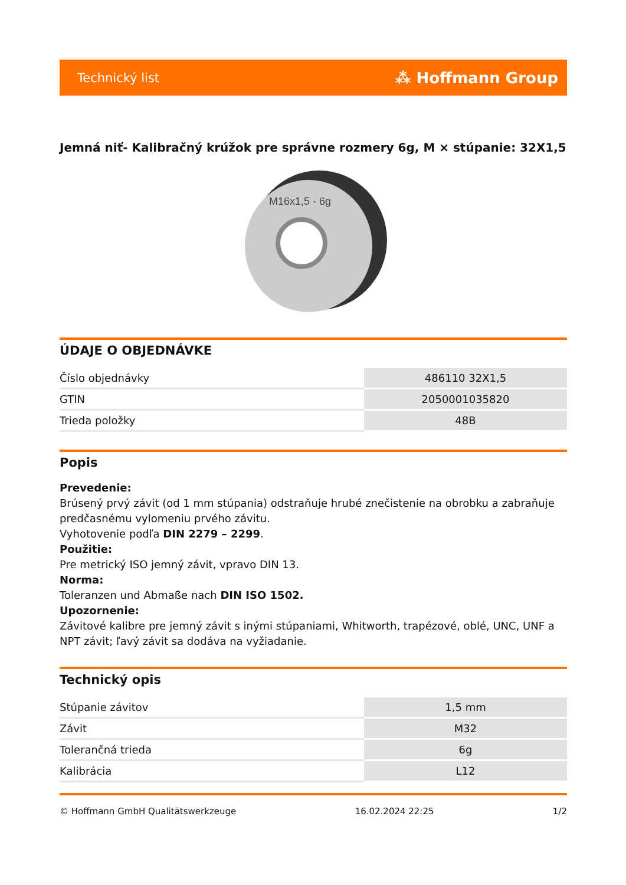Technický list ⁂ Hoffmann Group
Jemná niť- Kalibračný krúžok pre správne rozmery 6g, M × stúpanie: 32X1,5
M16x1,5 - 6g
ÚDAJE O OBJEDNÁVKE
| Číslo objednávky | 486110 32X1,5 |
| GTIN | 2050001035820 |
| Trieda položky | 48B |
Popis
Prevedenie:
Brúsený prvý závit (od 1 mm stúpania) odstraňuje hrubé znečistenie na obrobku a zabraňuje predčasnému vylomeniu prvého závitu.
Vyhotovenie podľa DIN 2279 – 2299.
Použitie:
Pre metrický ISO jemný závit, vpravo DIN 13.
Norma:
Toleranzen und Abmaße nach DIN ISO 1502.
Upozornenie:
Závitové kalibre pre jemný závit s inými stúpaniami, Whitworth, trapézové, oblé, UNC, UNF a NPT závit; ľavý závit sa dodáva na vyžiadanie.
Technický opis
| Stúpanie závitov | 1,5 mm |
| Závit | M32 |
| Tolerančná trieda | 6g |
| Kalibrácia | L12 |
© Hoffmann GmbH Qualitätswerkzeuge 16.02.2024 22:25 1/2